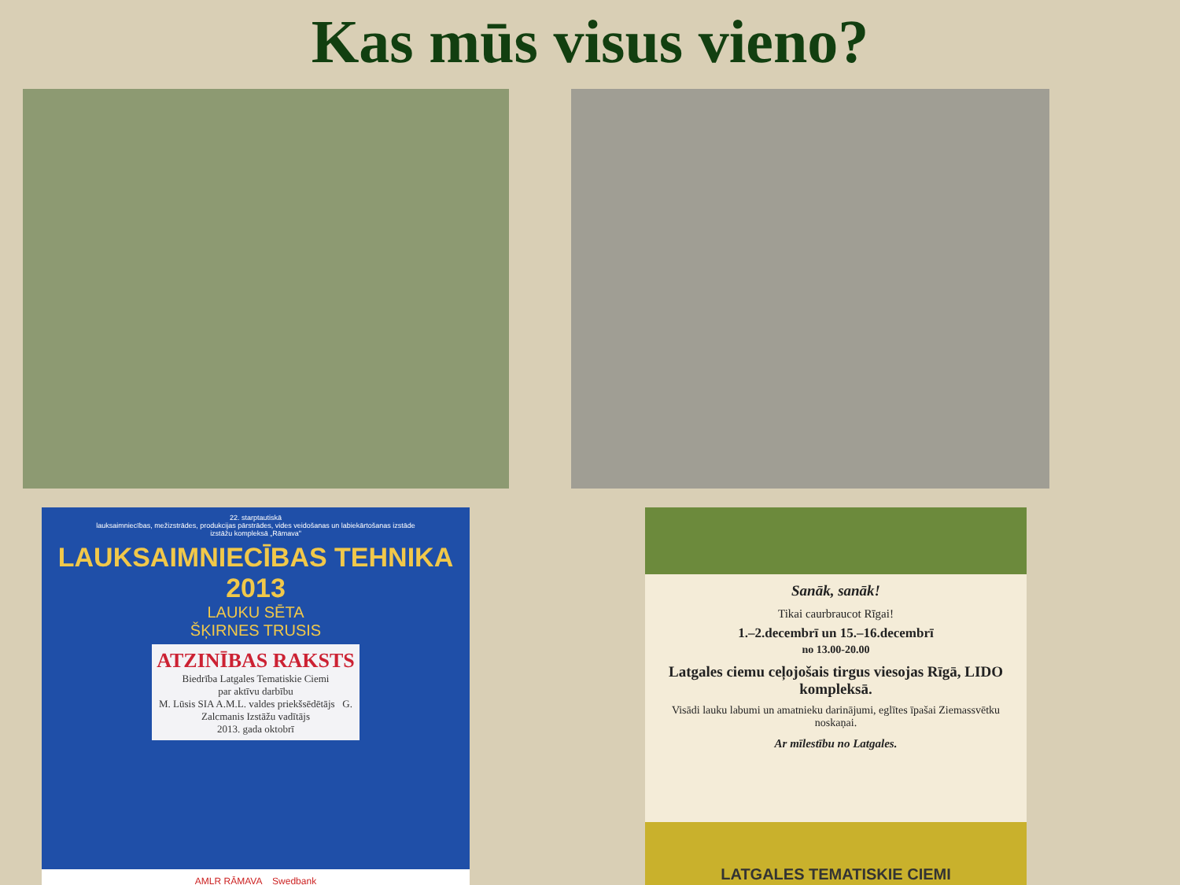Kas mūs visus vieno?
22. starptautiskā
lauksaimniecības, mežizstrādes, produkcijas pārstrādes, vides veidošanas un labiekārtošanas izstāde
izstāžu kompleksā „Rāmava"
LAUKSAIMNIECĪBAS TEHNIKA 2013
LAUKU SĒTA
ŠĶIRNES TRUSIS
ATZINĪBAS RAKSTS
Biedrība Latgales Tematiskie Ciemi
par aktīvu darbību
M. Lūsis SIA A.M.L. valdes priekšsēdētājs G. Zalcmanis Izstāžu vadītājs
2013. gada oktobrī
AMLR RĀMAVA Swedbank
Sanāk, sanāk!
Tikai caurbraucot Rīgai!
1.–2.decembrī un 15.–16.decembrī
no 13.00-20.00
Latgales ciemu ceļojošais tirgus viesojas Rīgā, LIDO kompleksā.
Visādi lauku labumi un amatnieku darinājumi, eglītes īpašai Ziemassvētku noskaņai.
Ar mīlestību no Latgales.
LATGALES TEMATISKIE CIEMI